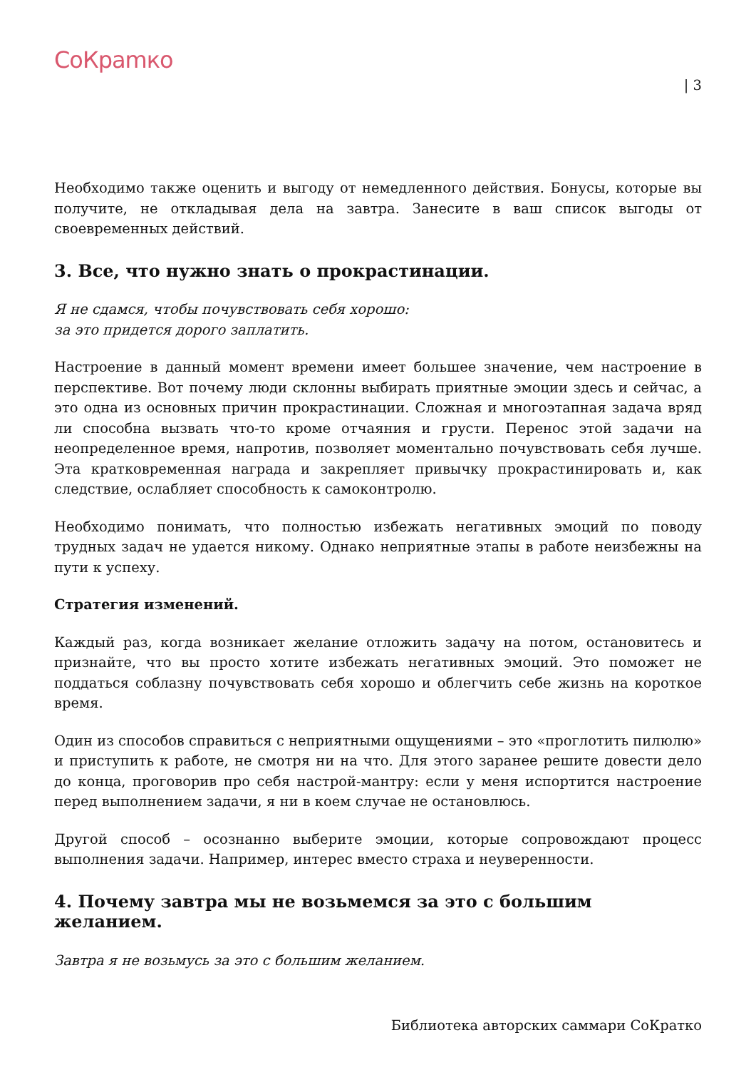CoКpamкo
| 3
Необходимо также оценить и выгоду от немедленного действия. Бонусы, которые вы получите, не откладывая дела на завтра. Занесите в ваш список выгоды от своевременных действий.
3. Все, что нужно знать о прокрастинации.
Я не сдамся, чтобы почувствовать себя хорошо:
за это придется дорого заплатить.
Настроение в данный момент времени имеет большее значение, чем настроение в перспективе. Вот почему люди склонны выбирать приятные эмоции здесь и сейчас, а это одна из основных причин прокрастинации. Сложная и многоэтапная задача вряд ли способна вызвать что-то кроме отчаяния и грусти. Перенос этой задачи на неопределенное время, напротив, позволяет моментально почувствовать себя лучше. Эта кратковременная награда и закрепляет привычку прокрастинировать и, как следствие, ослабляет способность к самоконтролю.
Необходимо понимать, что полностью избежать негативных эмоций по поводу трудных задач не удается никому. Однако неприятные этапы в работе неизбежны на пути к успеху.
Стратегия изменений.
Каждый раз, когда возникает желание отложить задачу на потом, остановитесь и признайте, что вы просто хотите избежать негативных эмоций. Это поможет не поддаться соблазну почувствовать себя хорошо и облегчить себе жизнь на короткое время.
Один из способов справиться с неприятными ощущениями – это «проглотить пилюлю» и приступить к работе, не смотря ни на что. Для этого заранее решите довести дело до конца, проговорив про себя настрой-мантру: если у меня испортится настроение перед выполнением задачи, я ни в коем случае не остановлюсь.
Другой способ – осознанно выберите эмоции, которые сопровождают процесс выполнения задачи. Например, интерес вместо страха и неуверенности.
4. Почему завтра мы не возьмемся за это с большим желанием.
Завтра я не возьмусь за это с большим желанием.
Библиотека авторских саммари СоКратко